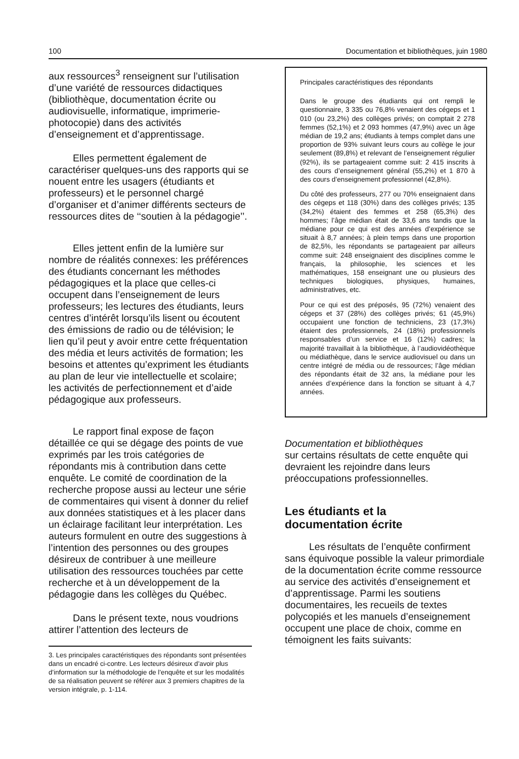100 Documentation et bibliothèques, juin 1980
aux ressources<sup>3</sup> renseignent sur l’utilisation d’une variété de ressources didactiques (bibliothèque, documentation écrite ou audiovisuelle, informatique, imprimerie-photocopie) dans des activités d’enseignement et d’apprentissage.
Elles permettent également de caractériser quelques-uns des rapports qui se nouent entre les usagers (étudiants et professeurs) et le personnel chargé d’organiser et d’animer différents secteurs de ressources dites de ‘‘soutien à la pédagogie’’.
Elles jettent enfin de la lumière sur nombre de réalités connexes: les préférences des étudiants concernant les méthodes pédagogiques et la place que celles-ci occupent dans l’enseignement de leurs professeurs; les lectures des étudiants, leurs centres d’intérêt lorsqu’ils lisent ou écoutent des émissions de radio ou de télévision; le lien qu’il peut y avoir entre cette fréquentation des média et leurs activités de formation; les besoins et attentes qu’expriment les étudiants au plan de leur vie intellectuelle et scolaire; les activités de perfectionnement et d’aide pédagogique aux professeurs.
Le rapport final expose de façon détaillée ce qui se dégage des points de vue exprimés par les trois catégories de répondants mis à contribution dans cette enquête. Le comité de coordination de la recherche propose aussi au lecteur une série de commentaires qui visent à donner du relief aux données statistiques et à les placer dans un éclairage facilitant leur interprétation. Les auteurs formulent en outre des suggestions à l’intention des personnes ou des groupes désireux de contribuer à une meilleure utilisation des ressources touchées par cette recherche et à un développement de la pédagogie dans les collèges du Québec.
Dans le présent texte, nous voudrions attirer l’attention des lecteurs de
3. Les principales caractéristiques des répondants sont présentées dans un encadré ci-contre. Les lecteurs désireux d’avoir plus d’information sur la méthodologie de l’enquête et sur les modalités de sa réalisation peuvent se référer aux 3 premiers chapitres de la version intégrale, p. 1-114.
Principales caractéristiques des répondants
Dans le groupe des étudiants qui ont rempli le questionnaire, 3 335 ou 76,8% venaient des cégeps et 1 010 (ou 23,2%) des collèges privés; on comptait 2 278 femmes (52,1%) et 2 093 hommes (47,9%) avec un âge médian de 19,2 ans; étudiants à temps complet dans une proportion de 93% suivant leurs cours au collège le jour seulement (89,8%) et relevant de l’enseignement régulier (92%), ils se partageaient comme suit: 2 415 inscrits à des cours d’enseignement général (55,2%) et 1 870 à des cours d’enseignement professionnel (42,8%).
Du côté des professeurs, 277 ou 70% enseignaient dans des cégeps et 118 (30%) dans des collèges privés; 135 (34,2%) étaient des femmes et 258 (65,3%) des hommes; l’âge médian était de 33,6 ans tandis que la médiane pour ce qui est des années d’expérience se situait à 8,7 années; à plein temps dans une proportion de 82,5%, les répondants se partageaient par ailleurs comme suit: 248 enseignaient des disciplines comme le français, la philosophie, les sciences et les mathématiques, 158 enseignant une ou plusieurs des techniques biologiques, physiques, humaines, administratives, etc.
Pour ce qui est des préposés, 95 (72%) venaient des cégeps et 37 (28%) des collèges privés; 61 (45,9%) occupaient une fonction de techniciens, 23 (17,3%) étaient des professionnels, 24 (18%) professionnels responsables d’un service et 16 (12%) cadres; la majorité travaillait à la bibliothèque, à l’audiovidéothèque ou médiathèque, dans le service audiovisuel ou dans un centre intégré de média ou de ressources; l’âge médian des répondants était de 32 ans, la médiane pour les années d’expérience dans la fonction se situant à 4,7 années.
Documentation et bibliothèques
sur certains résultats de cette enquête qui devraient les rejoindre dans leurs préoccupations professionnelles.
Les étudiants et la
documentation écrite
Les résultats de l’enquête confirment sans équivoque possible la valeur primordiale de la documentation écrite comme ressource au service des activités d’enseignement et d’apprentissage. Parmi les soutiens documentaires, les recueils de textes polycopiés et les manuels d’enseignement occupent une place de choix, comme en témoignent les faits suivants: